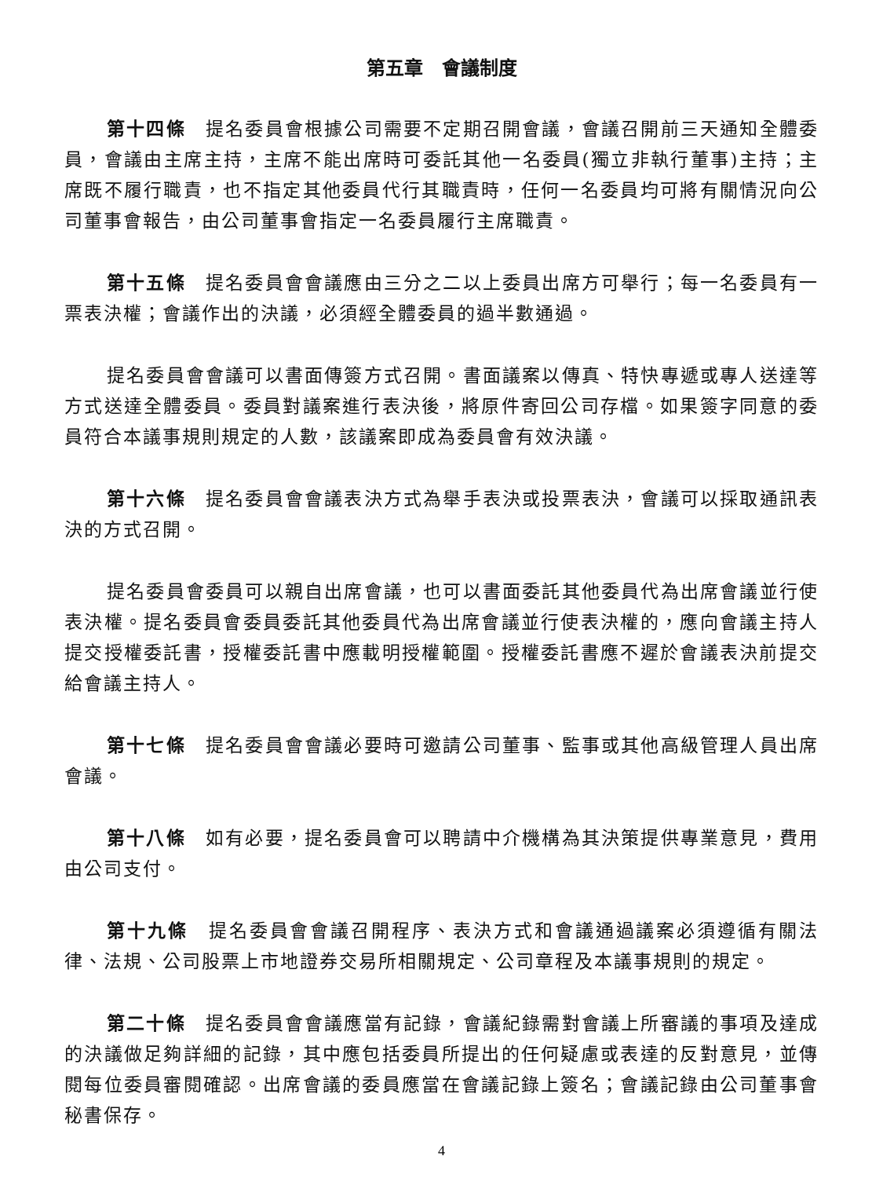第五章　會議制度
第十四條　提名委員會根據公司需要不定期召開會議，會議召開前三天通知全體委員，會議由主席主持，主席不能出席時可委託其他一名委員(獨立非執行董事)主持；主席既不履行職責，也不指定其他委員代行其職責時，任何一名委員均可將有關情況向公司董事會報告，由公司董事會指定一名委員履行主席職責。
第十五條　提名委員會會議應由三分之二以上委員出席方可舉行；每一名委員有一票表決權；會議作出的決議，必須經全體委員的過半數通過。
提名委員會會議可以書面傳簽方式召開。書面議案以傳真、特快專遞或專人送達等方式送達全體委員。委員對議案進行表決後，將原件寄回公司存檔。如果簽字同意的委員符合本議事規則規定的人數，該議案即成為委員會有效決議。
第十六條　提名委員會會議表決方式為舉手表決或投票表決，會議可以採取通訊表決的方式召開。
提名委員會委員可以親自出席會議，也可以書面委託其他委員代為出席會議並行使表決權。提名委員會委員委託其他委員代為出席會議並行使表決權的，應向會議主持人提交授權委託書，授權委託書中應載明授權範圍。授權委託書應不遲於會議表決前提交給會議主持人。
第十七條　提名委員會會議必要時可邀請公司董事、監事或其他高級管理人員出席會議。
第十八條　如有必要，提名委員會可以聘請中介機構為其決策提供專業意見，費用由公司支付。
第十九條　提名委員會會議召開程序、表決方式和會議通過議案必須遵循有關法律、法規、公司股票上市地證券交易所相關規定、公司章程及本議事規則的規定。
第二十條　提名委員會會議應當有記錄，會議紀錄需對會議上所審議的事項及達成的決議做足夠詳細的記錄，其中應包括委員所提出的任何疑慮或表達的反對意見，並傳閱每位委員審閱確認。出席會議的委員應當在會議記錄上簽名；會議記錄由公司董事會秘書保存。
4